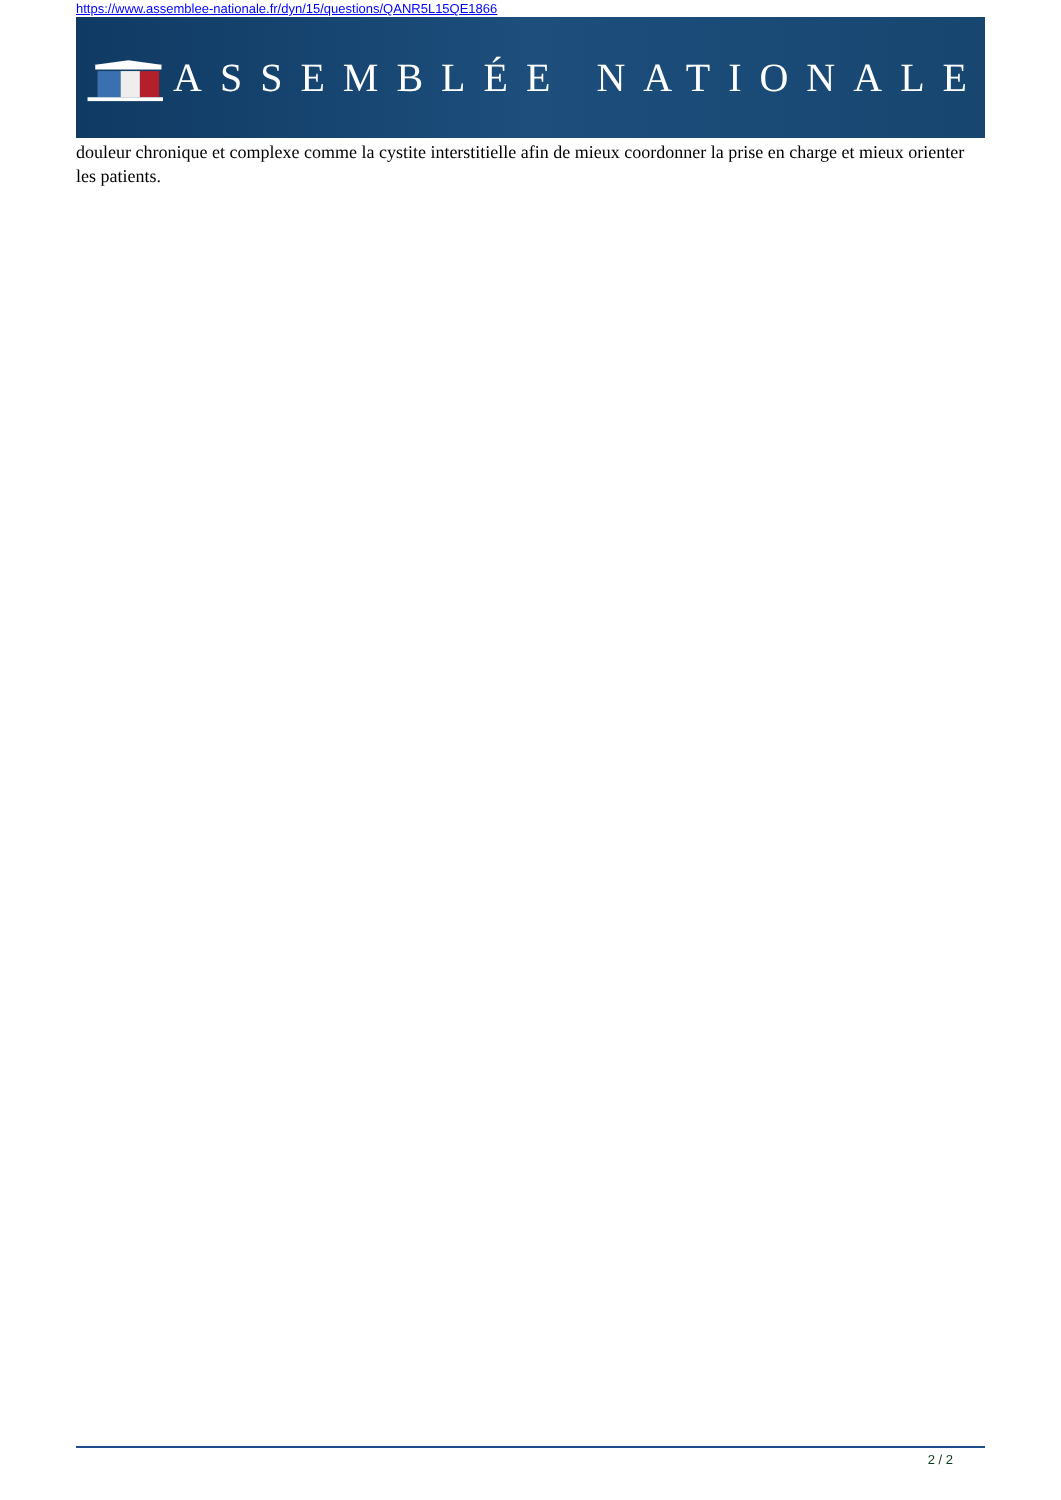https://www.assemblee-nationale.fr/dyn/15/questions/QANR5L15QE1866
ASSEMBLÉE NATIONALE
douleur chronique et complexe comme la cystite interstitielle afin de mieux coordonner la prise en charge et mieux orienter les patients.
2 / 2